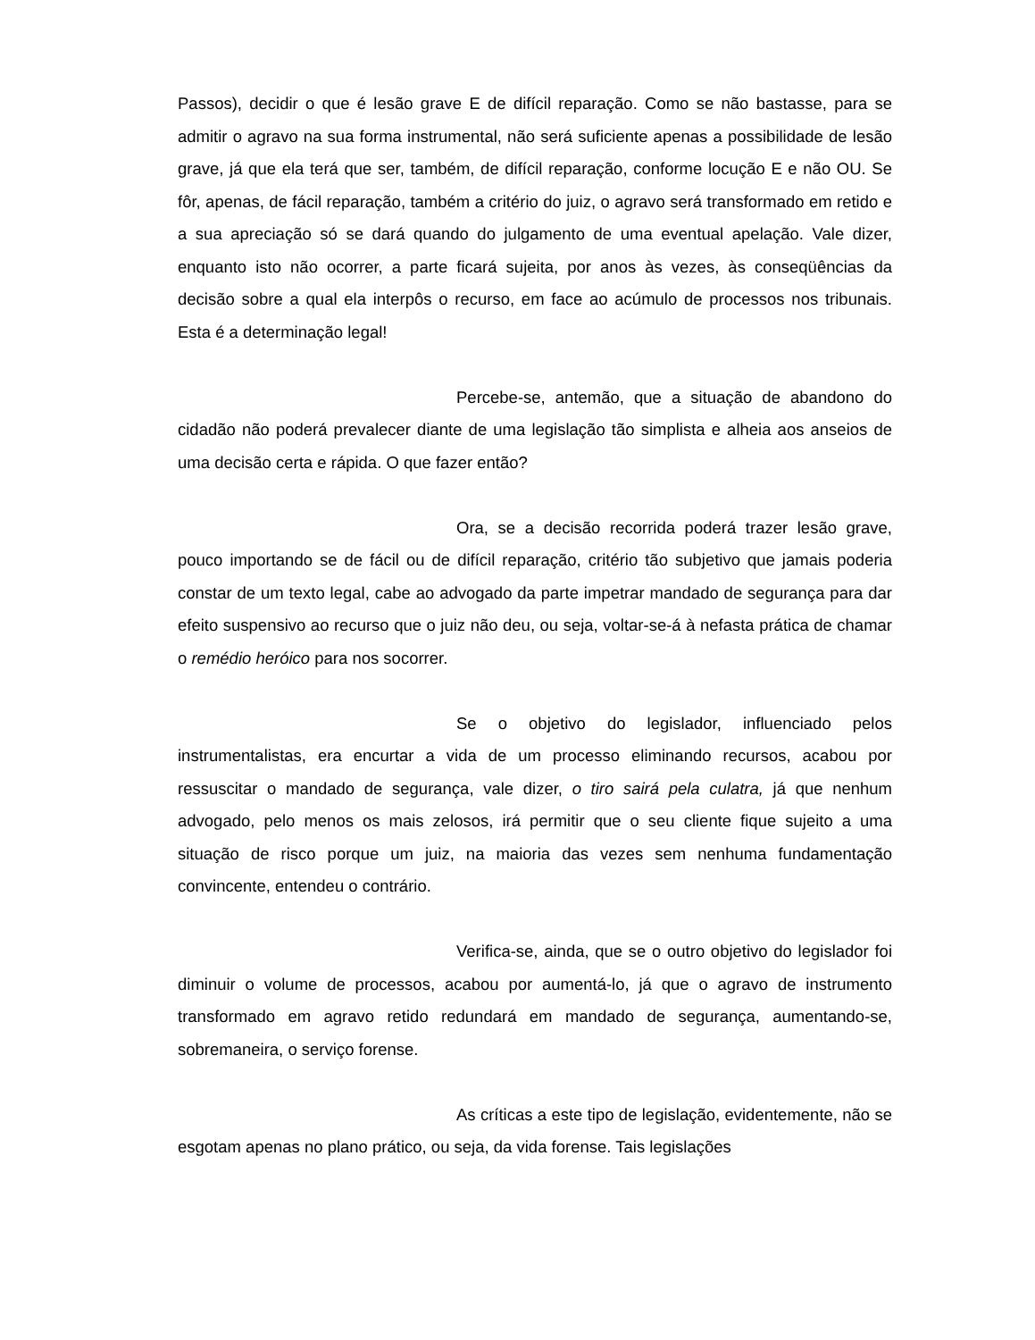Passos), decidir o que é lesão grave E de difícil reparação. Como se não bastasse, para se admitir o agravo na sua forma instrumental, não será suficiente apenas a possibilidade de lesão grave, já que ela terá que ser, também, de difícil reparação, conforme locução E e não OU. Se fôr, apenas, de fácil reparação, também a critério do juiz, o agravo será transformado em retido e a sua apreciação só se dará quando do julgamento de uma eventual apelação. Vale dizer, enquanto isto não ocorrer, a parte ficará sujeita, por anos às vezes, às conseqüências da decisão sobre a qual ela interpôs o recurso, em face ao acúmulo de processos nos tribunais. Esta é a determinação legal!
Percebe-se, antemão, que a situação de abandono do cidadão não poderá prevalecer diante de uma legislação tão simplista e alheia aos anseios de uma decisão certa e rápida. O que fazer então?
Ora, se a decisão recorrida poderá trazer lesão grave, pouco importando se de fácil ou de difícil reparação, critério tão subjetivo que jamais poderia constar de um texto legal, cabe ao advogado da parte impetrar mandado de segurança para dar efeito suspensivo ao recurso que o juiz não deu, ou seja, voltar-se-á à nefasta prática de chamar o remédio heróico para nos socorrer.
Se o objetivo do legislador, influenciado pelos instrumentalistas, era encurtar a vida de um processo eliminando recursos, acabou por ressuscitar o mandado de segurança, vale dizer, o tiro sairá pela culatra, já que nenhum advogado, pelo menos os mais zelosos, irá permitir que o seu cliente fique sujeito a uma situação de risco porque um juiz, na maioria das vezes sem nenhuma fundamentação convincente, entendeu o contrário.
Verifica-se, ainda, que se o outro objetivo do legislador foi diminuir o volume de processos, acabou por aumentá-lo, já que o agravo de instrumento transformado em agravo retido redundará em mandado de segurança, aumentando-se, sobremaneira, o serviço forense.
As críticas a este tipo de legislação, evidentemente, não se esgotam apenas no plano prático, ou seja, da vida forense. Tais legislações